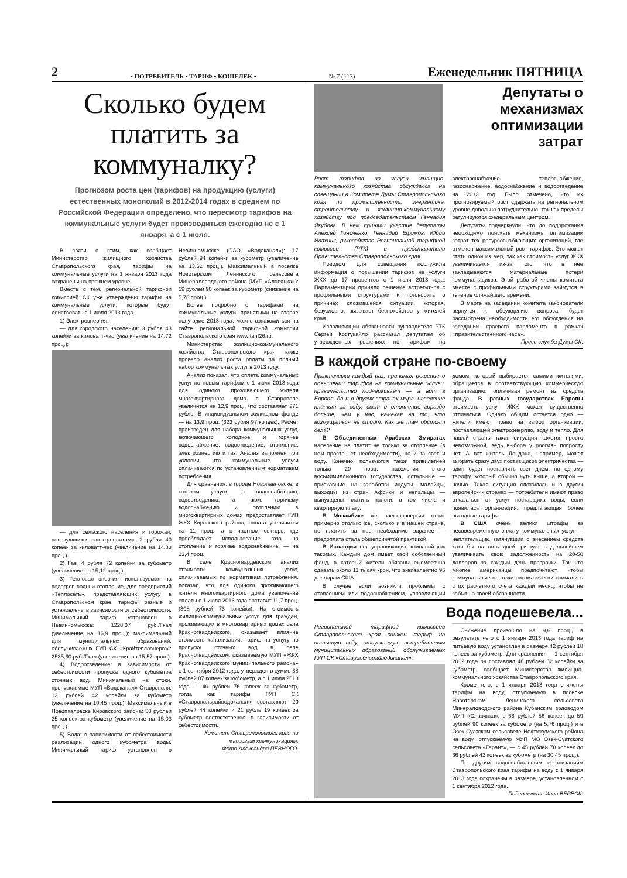2 • ПОТРЕБИТЕЛЬ • ТАРИФ • КОШЕЛЕК • № 7 (113) Еженедельник ПЯТНИЦА
Сколько будем платить за коммуналку?
Прогнозом роста цен (тарифов) на продукцию (услуги) естественных монополий в 2012-2014 годах в среднем по Российской Федерации определено, что пересмотр тарифов на коммунальные услуги будет производиться ежегодно не с 1 января, а с 1 июля.
В связи с этим, как сообщает Министерство жилищного хозяйства Ставропольского края, тарифы на коммунальные услуги на 1 января 2013 года сохранены на прежнем уровне.
Вместе с тем, региональной тарифной комиссией СК уже утверждены тарифы на коммунальные услуги, которые будут действовать с 1 июля 2013 года.
1) Электроэнергия:
— для городского населения: 3 рубля 43 копейки за киловатт-час (увеличение на 14,72 проц.);
— для сельского населения и горожан, пользующихся электроплитами: 2 рубля 40 копеек за киловатт-час (увеличение на 14,83 проц.).
2) Газ: 4 рубля 72 копейки за кубометр (увеличение на 15,12 проц.).
3) Тепловая энергия, используемая на подогрев воды и отопление, для предприятий «Теплосеть», представляющих услугу в Ставропольском крае: тарифы разные и установлены в зависимости от себестоимости. Минимальный тариф установлен в Невинномысске: 1228,07 руб./Гкал (увеличение на 16,9 проц.); максимальный для муниципальных образований, обслуживаемых ГУП СК «Крайтеплоэнерго»: 2535,60 руб./Гкал (увеличение на 15,57 проц.).
4) Водоотведение: в зависимости от себестоимости пропуска одного кубометра сточных вод. Минимальный на стоки, пропускаемые МУП «Водоканал» Ставрополя: 13 рублей 42 копейки за кубометр (увеличение на 10,45 проц.). Максимальный в Новопавловске Кировского района: 50 рублей 35 копеек за кубометр (увеличение на 15,03 проц.).
5) Вода: в зависимости от себестоимости реализации одного кубометра воды. Минимальный тариф установлен в Невинномысске (ОАО «Водоканал»): 17 рублей 94 копейки за кубометр (увеличение на 13,62 проц.). Максимальный в поселке Новотерском Ленинского сельсовета Минераловодского района (МУП «Славянка»): 59 рублей 90 копеек за кубометр (снижение на 5,76 проц.).
Более подробно с тарифами на коммунальные услуги, принятыми на второе полугодие 2013 года, можно ознакомиться на сайте региональной тарифной комиссии Ставропольского края www.tarif26.ru.
Министерство жилищно-коммунального хозяйства Ставропольского края также провело анализ роста оплаты за полный набор коммунальных услуг в 2013 году.
Анализ показал, что оплата коммунальных услуг по новым тарифам с 1 июля 2013 года для одиноко проживающего жителя многоквартирного дома в Ставрополе увеличится на 12,9 проц., что составляет 271 рубль. В индивидуальном жилищном фонде — на 13,9 проц. (323 рубля 97 копеек). Расчет произведен для набора коммунальных услуг, включающего холодное и горячее водоснабжение, водоотведение, отопление, электроэнергию и газ. Анализ выполнен при условии, что коммунальные услуги оплачиваются по установленным нормативам потребления.
Для сравнения, в городе Новопавловске, в котором услуги по водоснабжению, водоотведению, а также горячему водоснабжению и отоплению в многоквартирных домах предоставляет ГУП ЖКХ Кировского района, оплата увеличится на 11 проц., а в частном секторе, где преобладает использование газа на отопление и горячее водоснабжение, — на 13,4 проц.
В селе Красногвардейском анализ стоимости коммунальных услуг, оплачиваемых по нормативам потребления, показал, что для одиноко проживающего жителя многоквартирного дома увеличение оплаты с 1 июля 2013 года составит 11,7 проц. (308 рублей 73 копейки). На стоимость жилищно-коммунальных услуг для граждан, проживающих в многоквартирных домах села Красногвардейского, оказывает влияние стоимость канализации: тариф на услугу по пропуску сточных вод в селе Красногвардейском, оказываемую МУП «ЖКХ Красногвардейского муниципального района» с 1 сентября 2012 года, утвержден в сумме 38 рублей 87 копеек за кубометр, а с 1 июля 2013 года — 40 рублей 76 копеек за кубометр, тогда как тарифы ГУП СК «Ставропольрайводоканал» составляют 20 рублей 44 копейки и 21 рубль 19 копеек за кубометр соответственно, в зависимости от себестоимости.
Комитет Ставропольского края по массовым коммуникациям.
Фото Александра ПЕВНОГО.
Депутаты о механизмах оптимизации затрат
Рост тарифов на услуги жилищно-коммунального хозяйства обсуждался на совещании в Комитете Думы Ставропольского края по промышленности, энергетике, строительству и жилищно-коммунальному хозяйству под председательством Геннадия Ягубова. В нем приняли участие депутаты Алексей Гоноченко, Геннадий Ефимов, Юрий Ивахник, руководство Региональной тарифной комиссии (РТК) и представители Правительства Ставропольского края.
Поводом для совещания послужила информация о повышении тарифов на услуги ЖКХ до 17 процентов с 1 июля 2013 года. Парламентарии приняли решение встретиться с профильными структурами и поговорить о причинах сложившейся ситуации, которая, безусловно, вызывает беспокойство у жителей края.
Исполняющий обязанности руководителя РТК Сергей Костукайло рассказал депутатам об утвержденных решениях по тарифам на электроснабжение, теплоснабжение, газоснабжение, водоснабжение и водоотведение на 2013 год. Было отмечено, что их прогнозируемый рост сдержать на региональном уровне довольно затруднительно, так как пределы регулируются федеральным центром.
Депутаты подчеркнули, что до подорожания необходимо поискать механизмы оптимизации затрат тех ресурсоснабжающих организаций, где отмечен максимальный рост тарифов. Это может стать одной из мер, так как стоимость услуг ЖКХ увеличивается из-за того, что в нее закладываются материальные потери коммунальщиков. Этой работой члены комитета вместе с профильными структурами займутся в течение ближайшего времени.
В марте на заседании комитета законодатели вернутся к обсуждению вопроса, будет рассмотрена необходимость его обсуждения на заседании краевого парламента в рамках «правительственного часа».
Пресс-служба Думы СК.
В каждой стране по-своему
Практически каждый раз, принимая решение о повышении тарифов на коммунальные услуги, правительство подчеркивает — а вот в Европе, да и в других странах мира, население платит за воду, свет и отопление гораздо больше, чем у нас, намекая на то, что возмущаться не стоит. Как же там обстоят дела?
В Объединенных Арабских Эмиратах население не платит не только за отопление (в нем просто нет необходимости), но и за свет и воду. Конечно, пользуются такой привилегией только 20 проц. населения этого восьмимиллионного государства, остальные — приехавшие на заработки индусы, малайцы, выходцы из стран Африки и непальцы — вынуждены платить налоги, в том числе и квартирную плату.
В Мозамбике же электроэнергия стоит примерно столько же, сколько и в нашей стране, но платить за нее необходимо заранее — предоплата стала общепринятой практикой.
В Исландии нет управляющих компаний как таковых. Каждый дом имеет свой собственный фонд, в который жители обязаны ежемесячно сдавать около 11 тысяч крон, что эквивалентно 95 долларам США.
В случае если возникли проблемы с отоплением или водоснабжением, управляющий домом, который выбирается самими жителями, обращается в соответствующую коммерческую организацию, оплачивая ремонт из средств фонда. В разных государствах Европы стоимость услуг ЖКХ может существенно отличаться. Однако общим остается одно — жители имеют право на выбор организации, поставляющей электроэнергию, воду и тепло. Для нашей страны такая ситуация кажется просто невозможной, ведь выбора у россиян попросту нет. А вот житель Лондона, например, может выбрать сразу двух поставщиков электричества — один будет поставлять свет днем, по одному тарифу, который обычно чуть выше, а второй — ночью. Такая ситуация сложилась и в других европейских странах — потребители имеют право отказаться от услуг поставщика воды, если появилась организация, предлагающая более выгодные тарифы.
В США очень велики штрафы за несвоевременную оплату коммунальных услуг — неплательщик, затянувший с внесением средств хотя бы на пять дней, рискует в дальнейшем увеличивать свою задолженность на 20-50 долларов за каждый день просрочки. Так что многие американцы предпочитают, чтобы коммунальные платежи автоматически снимались с их расчетного счета каждый месяц, чтобы не забыть о своей обязанности.
Вода подешевела...
Региональной тарифной комиссией Ставропольского края снижен тариф на питьевую воду, отпускаемую потребителям муниципальных образований, обслуживаемых ГУП СК «Ставропольрайводоканал».
Снижение произошло на 9,6 проц., в результате чего с 1 января 2013 года тариф на питьевую воду установлен в размере 42 рублей 18 копеек за кубометр. Для сравнения — 1 сентября 2012 года он составлял 46 рублей 62 копейки за кубометр, сообщает Министерство жилищно-коммунального хозяйства Ставропольского края.
Кроме того, с 1 января 2013 года снижены тарифы на воду, отпускаемую в поселке Новотерском Ленинского сельсовета Минераловодского района Кубанским водоводом МУП «Славянка», с 63 рублей 56 копеек до 59 рублей 90 копеек за кубометр (на 5,76 проц.) и в Озек-Суатском сельсовете Нефтекумского района на воду, отпускаемую МУП МО Озек-Суатского сельсовета «Гарант», — с 45 рублей 78 копеек до 36 рублей 42 копеек за кубометр (на 30,45 проц.).
По другим водоснабжающим организациям Ставропольского края тарифы на воду с 1 января 2013 года сохранены в размере, установленном с 1 сентября 2012 года.
Подготовила Инна ВЕРЕСК.